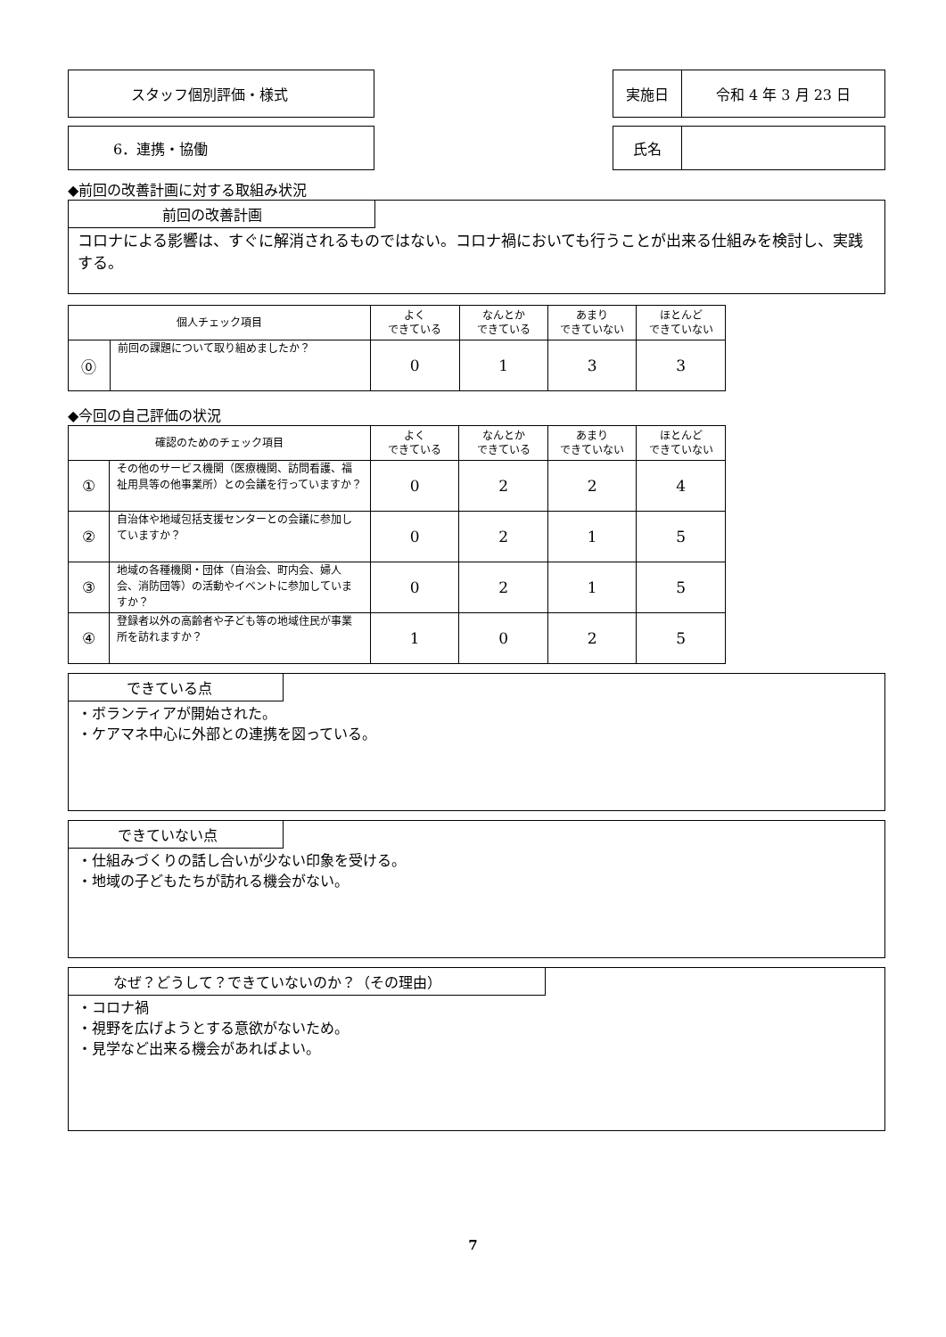スタッフ個別評価・様式 実施日 令和 4 年 3 月 23 日
6．連携・協働 氏名
◆前回の改善計画に対する取組み状況
前回の改善計画
コロナによる影響は、すぐに解消されるものではない。コロナ禍においても行うことが出来る仕組みを検討し、実践する。
| 個人チェック項目 | | よく できている | なんとか できている | あまり できていない | ほとんど できていない |
| --- | --- | --- | --- | --- | --- |
| ⓪ | 前回の課題について取り組めましたか？ | 0 | 1 | 3 | 3 |
◆今回の自己評価の状況
| 確認のためのチェック項目 | | よく できている | なんとか できている | あまり できていない | ほとんど できていない |
| --- | --- | --- | --- | --- | --- |
| ① | その他のサービス機関（医療機関、訪問看護、福祉用具等の他事業所）との会議を行っていますか？ | 0 | 2 | 2 | 4 |
| ② | 自治体や地域包括支援センターとの会議に参加していますか？ | 0 | 2 | 1 | 5 |
| ③ | 地域の各種機関・団体（自治会、町内会、婦人会、消防団等）の活動やイベントに参加していますか？ | 0 | 2 | 1 | 5 |
| ④ | 登録者以外の高齢者や子ども等の地域住民が事業所を訪れますか？ | 1 | 0 | 2 | 5 |
できている点
・ボランティアが開始された。
・ケアマネ中心に外部との連携を図っている。
できていない点
・仕組みづくりの話し合いが少ない印象を受ける。
・地域の子どもたちが訪れる機会がない。
なぜ？どうして？できていないのか？（その理由）
・コロナ禍
・視野を広げようとする意欲がないため。
・見学など出来る機会があればよい。
7